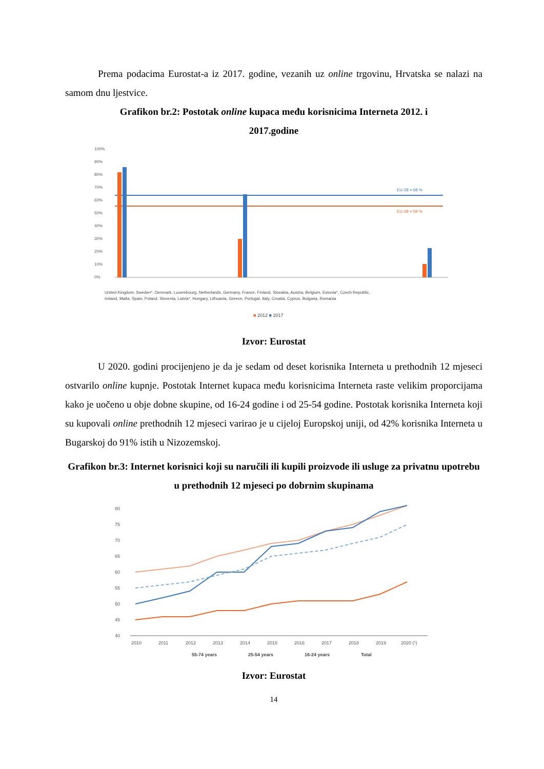Prema podacima Eurostat-a iz 2017. godine, vezanih uz online trgovinu, Hrvatska se nalazi na samom dnu ljestvice.
Grafikon br.2: Postotak online kupaca među korisnicima Interneta 2012. i
2017.godine
100%
90%
80%
70%
60%
50%
40%
30%
20%
10%
0%
EU-28 = 68 %
EU-28 = 59 %
United Kingdom, Sweden*, Denmark, Luxembourg, Netherlands, Germany, France, Finland, Slovakia, Austria, Belgium, Estonia*, Czech Republic,
Ireland, Malta, Spain, Poland, Slovenia, Latvia*, Hungary, Lithuania, Greece, Portugal, Italy, Croatia, Cyprus, Bulgaria, Romania
■ 2012 ■ 2017
Izvor: Eurostat
U 2020. godini procijenjeno je da je sedam od deset korisnika Interneta u prethodnih 12 mjeseci ostvarilo online kupnje. Postotak Internet kupaca među korisnicima Interneta raste velikim proporcijama kako je uočeno u obje dobne skupine, od 16-24 godine i od 25-54 godine. Postotak korisnika Interneta koji su kupovali online prethodnih 12 mjeseci varirao je u cijeloj Europskoj uniji, od 42% korisnika Interneta u Bugarskoj do 91% istih u Nizozemskoj.
Grafikon br.3: Internet korisnici koji su naručili ili kupili proizvode ili usluge za privatnu upotrebu u prethodnih 12 mjeseci po dobrnim skupinama
80
75
70
65
60
55
50
45
40
2010
2011
2012
2013
2014
2015
2016
2017
2018
2019
2020 (¹)
55-74 years
25-54 years
16-24 years
Total
Izvor: Eurostat
14